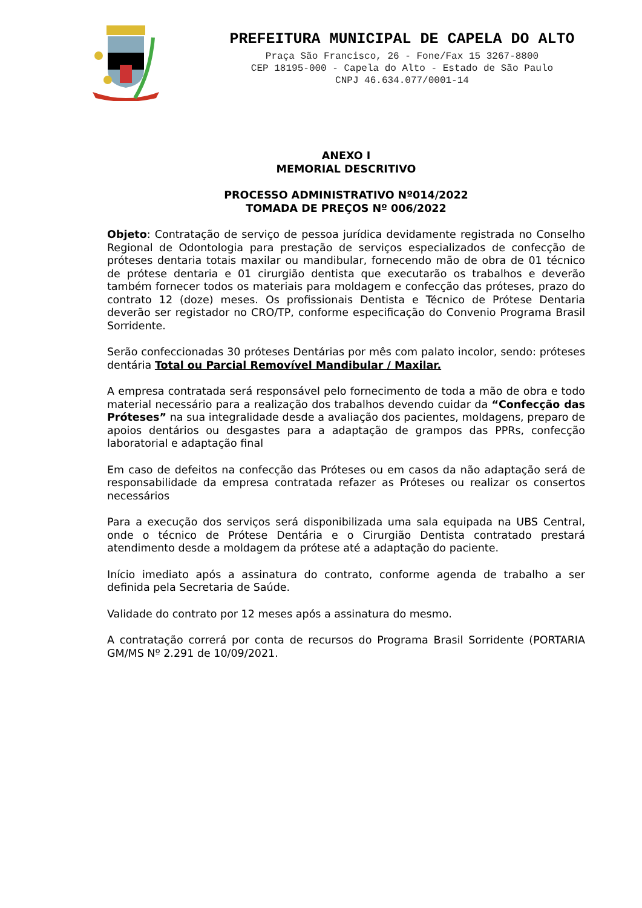PREFEITURA MUNICIPAL DE CAPELA DO ALTO
Praça São Francisco, 26 - Fone/Fax 15 3267-8800
CEP 18195-000 - Capela do Alto - Estado de São Paulo
CNPJ 46.634.077/0001-14
ANEXO I
MEMORIAL DESCRITIVO
PROCESSO ADMINISTRATIVO Nº014/2022
TOMADA DE PREÇOS Nº 006/2022
Objeto: Contratação de serviço de pessoa jurídica devidamente registrada no Conselho Regional de Odontologia para prestação de serviços especializados de confecção de próteses dentaria totais maxilar ou mandibular, fornecendo mão de obra de 01 técnico de prótese dentaria e 01 cirurgião dentista que executarão os trabalhos e deverão também fornecer todos os materiais para moldagem e confecção das próteses, prazo do contrato 12 (doze) meses. Os profissionais Dentista e Técnico de Prótese Dentaria deverão ser registador no CRO/TP, conforme especificação do Convenio Programa Brasil Sorridente.
Serão confeccionadas 30 próteses Dentárias por mês com palato incolor, sendo: próteses dentária Total ou Parcial Removível Mandibular / Maxilar.
A empresa contratada será responsável pelo fornecimento de toda a mão de obra e todo material necessário para a realização dos trabalhos devendo cuidar da “Confecção das Próteses” na sua integralidade desde a avaliação dos pacientes, moldagens, preparo de apoios dentários ou desgastes para a adaptação de grampos das PPRs, confecção laboratorial e adaptação final
Em caso de defeitos na confecção das Próteses ou em casos da não adaptação será de responsabilidade da empresa contratada refazer as Próteses ou realizar os consertos necessários
Para a execução dos serviços será disponibilizada uma sala equipada na UBS Central, onde o técnico de Prótese Dentária e o Cirurgião Dentista contratado prestará atendimento desde a moldagem da prótese até a adaptação do paciente.
Início imediato após a assinatura do contrato, conforme agenda de trabalho a ser definida pela Secretaria de Saúde.
Validade do contrato por 12 meses após a assinatura do mesmo.
A contratação correrá por conta de recursos do Programa Brasil Sorridente (PORTARIA GM/MS Nº 2.291 de 10/09/2021.